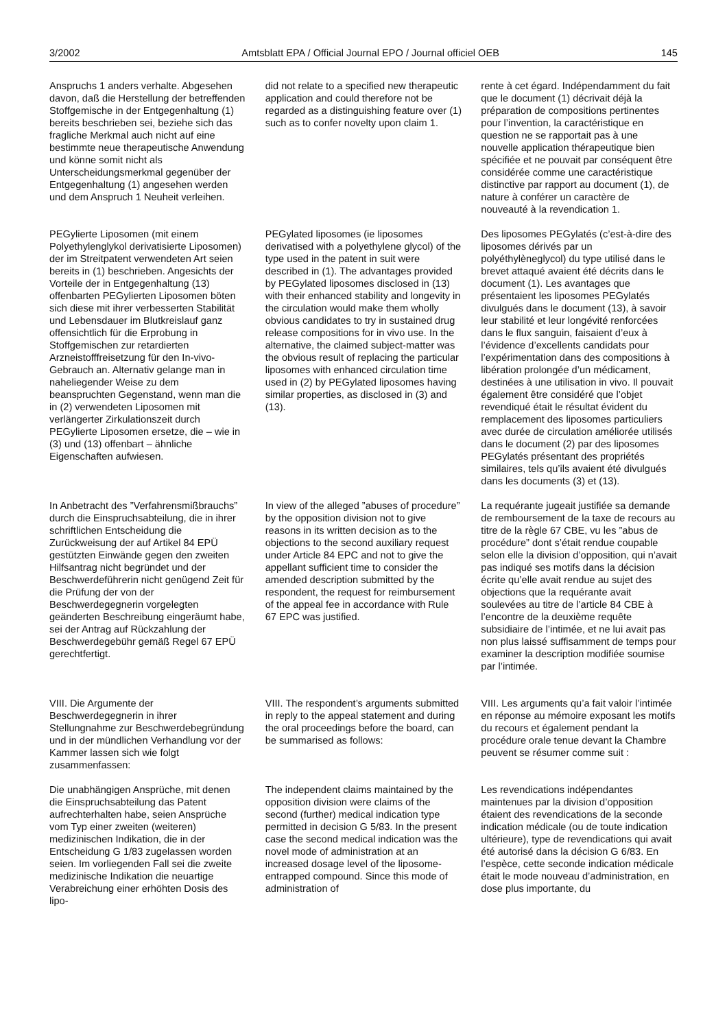3/2002 Amtsblatt EPA / Official Journal EPO / Journal officiel OEB 145
Anspruchs 1 anders verhalte. Abgesehen davon, daß die Herstellung der betreffenden Stoffgemische in der Entgegenhaltung (1) bereits beschrieben sei, beziehe sich das fragliche Merkmal auch nicht auf eine bestimmte neue therapeutische Anwendung und könne somit nicht als Unterscheidungsmerkmal gegenüber der Entgegenhaltung (1) angesehen werden und dem Anspruch 1 Neuheit verleihen.
did not relate to a specified new therapeutic application and could therefore not be regarded as a distinguishing feature over (1) such as to confer novelty upon claim 1.
rente à cet égard. Indépendamment du fait que le document (1) décrivait déjà la préparation de compositions pertinentes pour l’invention, la caractéristique en question ne se rapportait pas à une nouvelle application thérapeutique bien spécifiée et ne pouvait par conséquent être considérée comme une caractéristique distinctive par rapport au document (1), de nature à conférer un caractère de nouveauté à la revendication 1.
PEGylierte Liposomen (mit einem Polyethylenglykol derivatisierte Liposomen) der im Streitpatent verwendeten Art seien bereits in (1) beschrieben. Angesichts der Vorteile der in Entgegenhaltung (13) offenbarten PEGylierten Liposomen böten sich diese mit ihrer verbesserten Stabilität und Lebensdauer im Blutkreislauf ganz offensichtlich für die Erprobung in Stoffgemischen zur retardierten Arzneistofffreisetzung für den In-vivo-Gebrauch an. Alternativ gelange man in naheliegender Weise zu dem beanspruchten Gegenstand, wenn man die in (2) verwendeten Liposomen mit verlängerter Zirkulationszeit durch PEGylierte Liposomen ersetze, die – wie in (3) und (13) offenbart – ähnliche Eigenschaften aufwiesen.
PEGylated liposomes (ie liposomes derivatised with a polyethylene glycol) of the type used in the patent in suit were described in (1). The advantages provided by PEGylated liposomes disclosed in (13) with their enhanced stability and longevity in the circulation would make them wholly obvious candidates to try in sustained drug release compositions for in vivo use. In the alternative, the claimed subject-matter was the obvious result of replacing the particular liposomes with enhanced circulation time used in (2) by PEGylated liposomes having similar properties, as disclosed in (3) and (13).
Des liposomes PEGylatés (c’est-à-dire des liposomes dérivés par un polyéthylèneglycol) du type utilisé dans le brevet attaqué avaient été décrits dans le document (1). Les avantages que présentaient les liposomes PEGylatés divulgués dans le document (13), à savoir leur stabilité et leur longévité renforcées dans le flux sanguin, faisaient d’eux à l’évidence d’excellents candidats pour l’expérimentation dans des compositions à libération prolongée d’un médicament, destinées à une utilisation in vivo. Il pouvait également être considéré que l’objet revendiqué était le résultat évident du remplacement des liposomes particuliers avec durée de circulation améliorée utilisés dans le document (2) par des liposomes PEGylatés présentant des propriétés similaires, tels qu’ils avaient été divulgués dans les documents (3) et (13).
In Anbetracht des ”Verfahrensmißbrauchs” durch die Einspruchsabteilung, die in ihrer schriftlichen Entscheidung die Zurückweisung der auf Artikel 84 EPÜ gestützten Einwände gegen den zweiten Hilfsantrag nicht begründet und der Beschwerdeführerin nicht genügend Zeit für die Prüfung der von der Beschwerdegegnerin vorgelegten geänderten Beschreibung eingeräumt habe, sei der Antrag auf Rückzahlung der Beschwerdegebühr gemäß Regel 67 EPÜ gerechtfertigt.
In view of the alleged ”abuses of procedure” by the opposition division not to give reasons in its written decision as to the objections to the second auxiliary request under Article 84 EPC and not to give the appellant sufficient time to consider the amended description submitted by the respondent, the request for reimbursement of the appeal fee in accordance with Rule 67 EPC was justified.
La requérante jugeait justifiée sa demande de remboursement de la taxe de recours au titre de la règle 67 CBE, vu les ”abus de procédure” dont s’était rendue coupable selon elle la division d’opposition, qui n’avait pas indiqué ses motifs dans la décision écrite qu’elle avait rendue au sujet des objections que la requérante avait soulevées au titre de l’article 84 CBE à l’encontre de la deuxième requête subsidiaire de l’intimée, et ne lui avait pas non plus laissé suffisamment de temps pour examiner la description modifiée soumise par l’intimée.
VIII. Die Argumente der Beschwerdegegnerin in ihrer Stellungnahme zur Beschwerdebegründung und in der mündlichen Verhandlung vor der Kammer lassen sich wie folgt zusammenfassen:
VIII. The respondent’s arguments submitted in reply to the appeal statement and during the oral proceedings before the board, can be summarised as follows:
VIII. Les arguments qu’a fait valoir l’intimée en réponse au mémoire exposant les motifs du recours et également pendant la procédure orale tenue devant la Chambre peuvent se résumer comme suit :
Die unabhängigen Ansprüche, mit denen die Einspruchsabteilung das Patent aufrechterhalten habe, seien Ansprüche vom Typ einer zweiten (weiteren) medizinischen Indikation, die in der Entscheidung G 1/83 zugelassen worden seien. Im vorliegenden Fall sei die zweite medizinische Indikation die neuartige Verabreichung einer erhöhten Dosis des lipo-
The independent claims maintained by the opposition division were claims of the second (further) medical indication type permitted in decision G 5/83. In the present case the second medical indication was the novel mode of administration at an increased dosage level of the liposome-entrapped compound. Since this mode of administration of
Les revendications indépendantes maintenues par la division d’opposition étaient des revendications de la seconde indication médicale (ou de toute indication ultérieure), type de revendications qui avait été autorisé dans la décision G 6/83. En l’espèce, cette seconde indication médicale était le mode nouveau d’administration, en dose plus importante, du